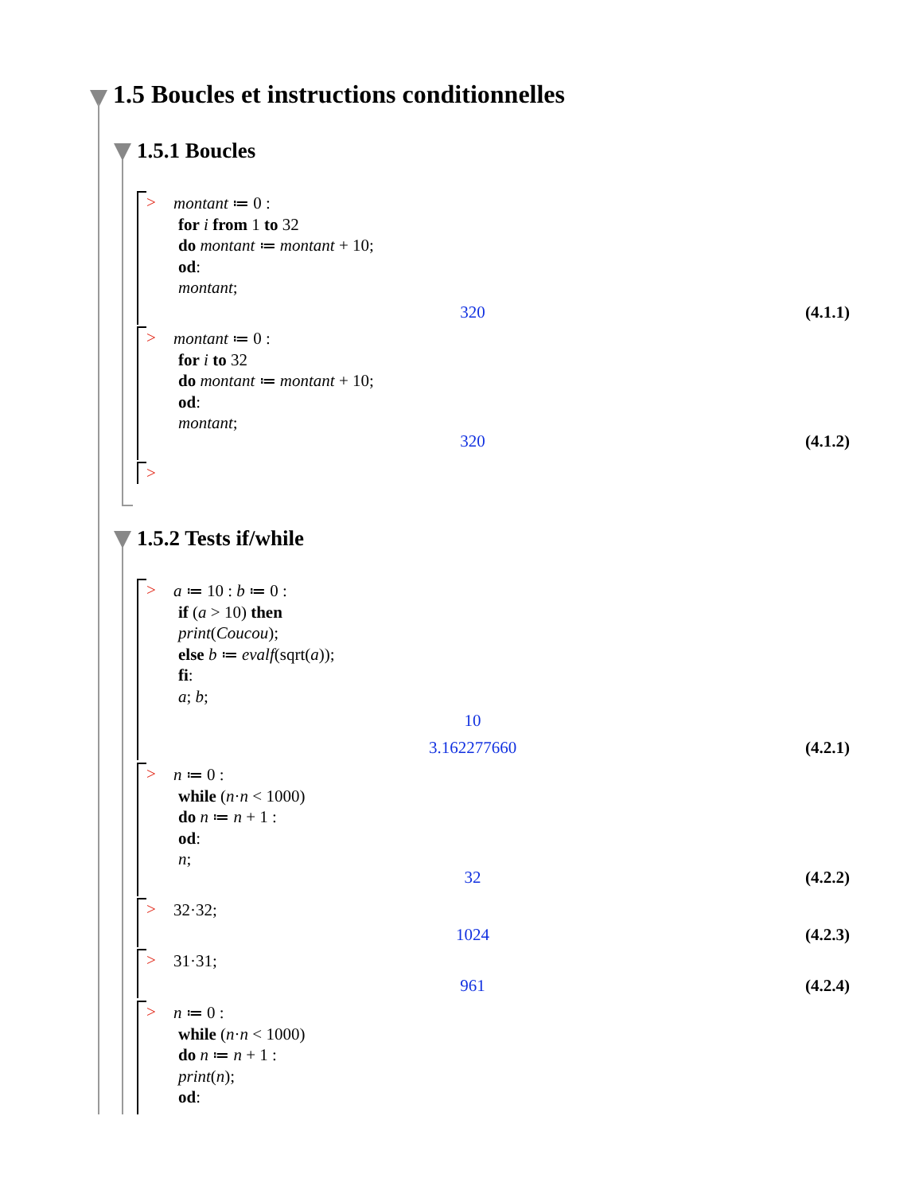1.5 Boucles et instructions conditionnelles
1.5.1 Boucles
>
montant ≔ 0 :
for i from 1 to 32
do montant ≔ montant + 10;
od:
montant;
320 (4.1.1)
>
montant ≔ 0 :
for i to 32
do montant ≔ montant + 10;
od:
montant;
320 (4.1.2)
>
1.5.2 Tests if/while
>
a ≔ 10 : b ≔ 0 :
if (a > 10) then
print(Coucou);
else b ≔ evalf(sqrt(a));
fi:
a; b;
10 3.162277660 (4.2.1)
>
n ≔ 0 :
while (n·n < 1000)
do n ≔ n + 1 :
od:
n;
32 (4.2.2)
>
32·32;
1024 (4.2.3)
>
31·31;
961 (4.2.4)
>
n ≔ 0 :
while (n·n < 1000)
do n ≔ n + 1 :
print(n);
od: